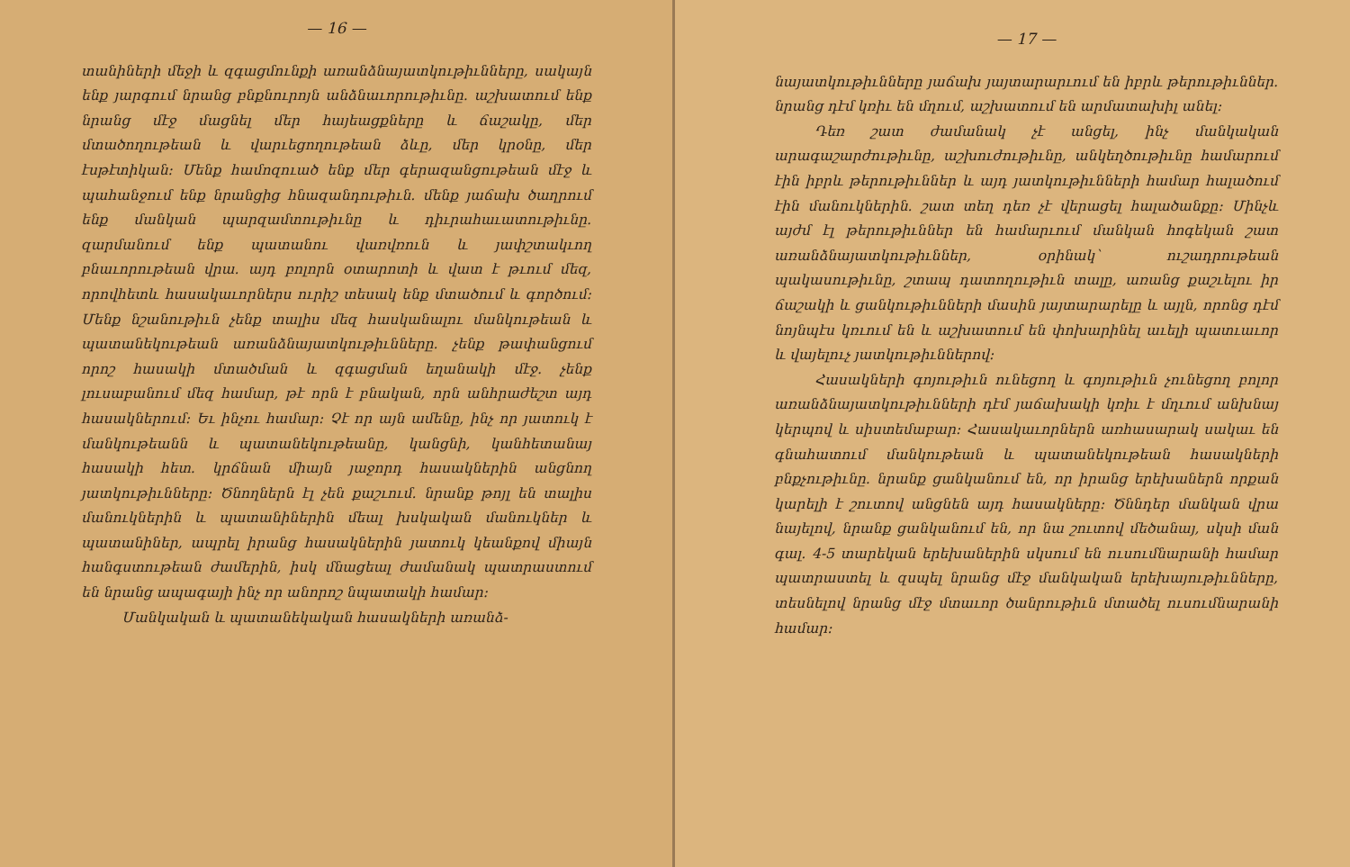— 16 —
տանիների մեջի և զգացմունքի առանձնայատկութիւնները, սակայն ենք յարգում նրանց բնքնուրոյն անձնաւորութիւնը. աշխատում ենք նրանց մէջ մացնել մեր հայեացքները և ճաշակը, մեր մտածողութեան և վարւեցողութեան ձևը, մեր կրօնը, մեր էսթէտիկան։ Մենք համոզուած ենք մեր գերազանցութեան մէջ և պահանջում ենք նրանցից հնազանդութիւն. մենք յաճախ ծաղրում ենք մանկան պարզամտութիւնը և դիւրահաւատութիւնը. զարմանում ենք պատանու վառվռուն և յափշտակւող բնաւորութեան վրա. այդ բոլորն օտարոտի և վատ է թւում մեզ, որովհետև հասակաւորներս ուրիշ տեսակ ենք մտածում և գործում։ Մենք նշանութիւն չենք տալիս մեզ հասկանալու մանկութեան և պատանեկութեան առանձնայատկութիւնները. չենք թափանցում որոշ հասակի մտածման և զգացման եղանակի մէջ. չենք լուսաբանում մեզ համար, թէ որն է բնական, որն անհրաժեշտ այդ հասակներում։ Եւ ինչու համար։ Չէ որ այն ամենը, ինչ որ յատուկ է մանկութեանն և պատանեկութեանը, կանցնի, կանհետանայ հասակի հետ. կրճնան միայն յաջորդ հասակներին անցնող յատկութիւնները։ Ծնողներն էլ չեն քաշւում. նրանք թոյլ են տալիս մանուկներին և պատանիներին մեալ խսկական մանուկներ և պատանիներ, ապրել իրանց հասակներին յատուկ կեանքով միայն հանգստութեան ժամերին, իսկ մնացեալ ժամանակ պատրաստում են նրանց ապագայի ինչ որ անորոշ նպատակի համար։
Մանկական և պատանեկական հասակների առանձ-
— 17 —
նայատկութիւնները յաճախ յայտարարւում են իբրև թերութիւններ. նրանց դէմ կռիւ են մղում, աշխատում են արմատախիլ անել։
Դեռ շատ ժամանակ չէ անցել, ինչ մանկական արագաշարժութիւնը, աշխուժութիւնը, անկեղծութիւնը համարում էին իբրև թերութիւններ և այդ յատկութիւնների համար հալածում էին մանուկներին. շատ տեղ դեռ չէ վերացել հալածանքը։ Մինչև այժմ էլ թերութիւններ են համարւում մանկան հոգեկան շատ առանձնայատկութիւններ, օրինակ՝ ուշադրութեան պակասութիւնը, շտապ դատողութիւն տալը, առանց քաշւելու իր ճաշակի և ցանկութիւնների մասին յայտարարելը և այլն, որոնց դէմ նոյնպէս կռւում են և աշխատում են փոխարինել աւելի պատւաւոր և վայելուչ յատկութիւններով։
Հասակների գոյութիւն ունեցող և գոյութիւն չունեցող բոլոր առանձնայատկութիւնների դէմ յաճախակի կռիւ է մղւում անխնայ կերպով և սիստեմաբար։ Հասակաւորներն առհասարակ սակաւ են գնահատում մանկութեան և պատանեկութեան հասակների բնքչութիւնը. նրանք ցանկանում են, որ իրանց երեխաներն որքան կարելի է շուտով անցնեն այդ հասակները։ Ծննդեր մանկան վրա նայելով, նրանք ցանկանում են, որ նա շուտով մեծանայ, սկսի ման գալ. 4-5 տարեկան երեխաներին սկսում են ուսումնարանի համար պատրաստել և զսպել նրանց մէջ մանկական երեխայութիւնները, տեսնելով նրանց մէջ մտաւոր ծանրութիւն մտածել ուսումնարանի համար։